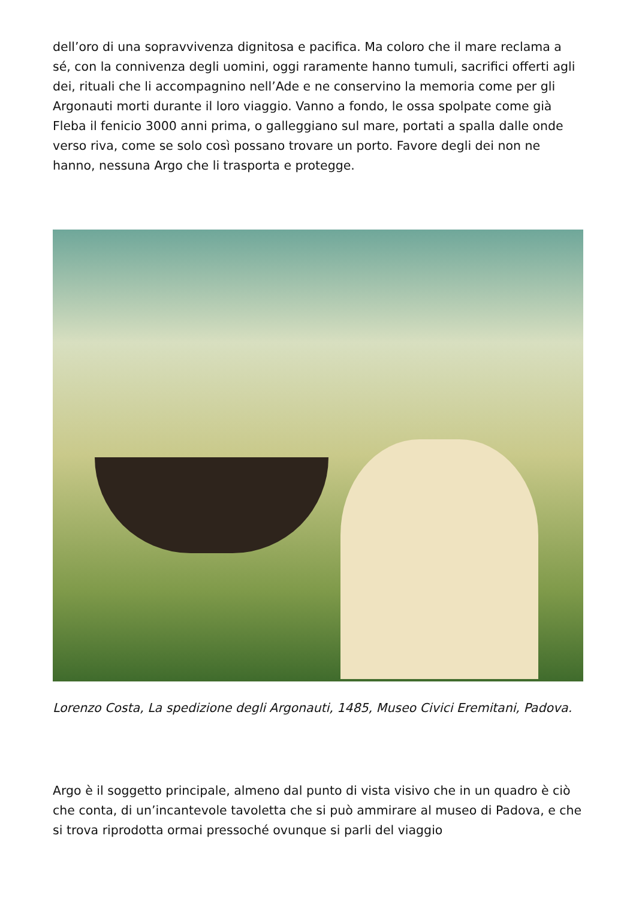dell’oro di una sopravvivenza dignitosa e pacifica. Ma coloro che il mare reclama a sé, con la connivenza degli uomini, oggi raramente hanno tumuli, sacrifici offerti agli dei, rituali che li accompagnino nell’Ade e ne conservino la memoria come per gli Argonauti morti durante il loro viaggio. Vanno a fondo, le ossa spolpate come già Fleba il fenicio 3000 anni prima, o galleggiano sul mare, portati a spalla dalle onde verso riva, come se solo così possano trovare un porto. Favore degli dei non ne hanno, nessuna Argo che li trasporta e protegge.
Lorenzo Costa, La spedizione degli Argonauti, 1485, Museo Civici Eremitani, Padova.
Argo è il soggetto principale, almeno dal punto di vista visivo che in un quadro è ciò che conta, di un’incantevole tavoletta che si può ammirare al museo di Padova, e che si trova riprodotta ormai pressoché ovunque si parli del viaggio